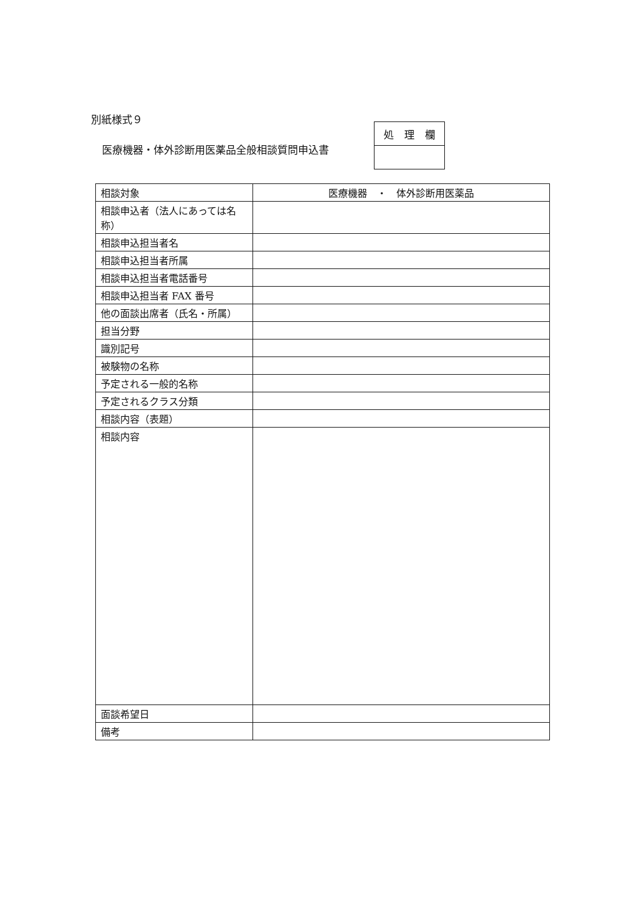別紙様式９
医療機器・体外診断用医薬品全般相談質問申込書
| 処 理 欄 |
| 相談対象 | 医療機器 ・ 体外診断用医薬品 |
| 相談申込者（法人にあっては名称） | |
| 相談申込担当者名 | |
| 相談申込担当者所属 | |
| 相談申込担当者電話番号 | |
| 相談申込担当者 FAX 番号 | |
| 他の面談出席者（氏名・所属） | |
| 担当分野 | |
| 識別記号 | |
| 被験物の名称 | |
| 予定される一般的名称 | |
| 予定されるクラス分類 | |
| 相談内容（表題） | |
| 相談内容 | |
| 面談希望日 | |
| 備考 | |